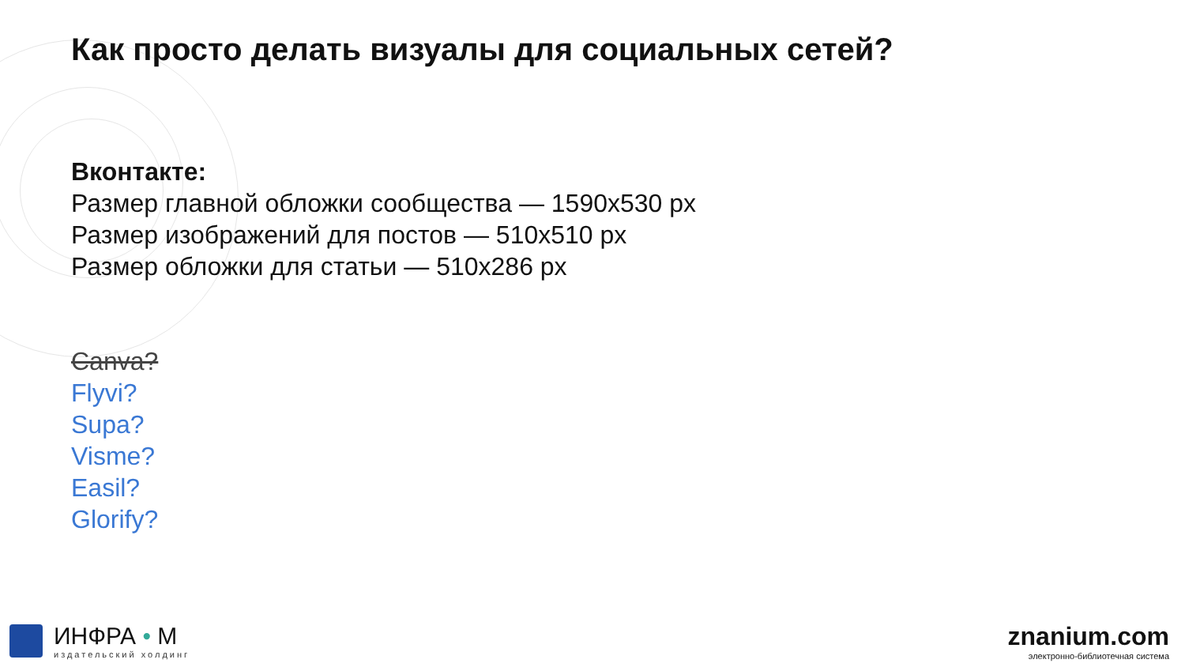Как просто делать визуалы для социальных сетей?
Вконтакте:
Размер главной обложки сообщества — 1590x530 px
Размер изображений для постов — 510x510 px
Размер обложки для статьи — 510x286 px
Canva?
Flyvi?
Supa?
Visme?
Easil?
Glorify?
ИНФРА • М
издательский холдинг
znanium.com
электронно-библиотечная система